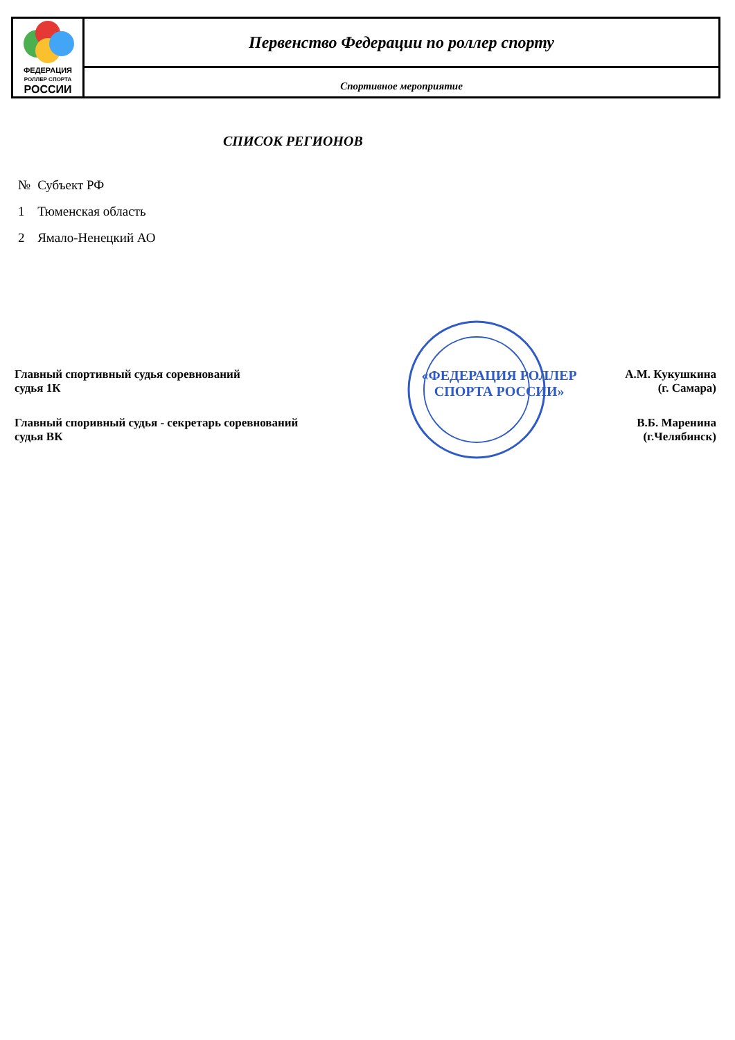| ФЕДЕРАЦИЯ РОЛЛЕР СПОРТА РОССИИ | Первенство Федерации по роллер спорту |
| | Спортивное мероприятие |
СПИСОК РЕГИОНОВ
| № | Субъект РФ |
| 1 | Тюменская область |
| 2 | Ямало-Ненецкий АО |
| Главный спортивный судья соревнований судья 1К | «ФЕДЕРАЦИЯ РОЛЛЕР СПОРТА РОССИИ» | А.М. Кукушкина (г. Самара) |
| Главный споривный судья - секретарь соревнований судья ВК | | В.Б. Маренина (г.Челябинск) |